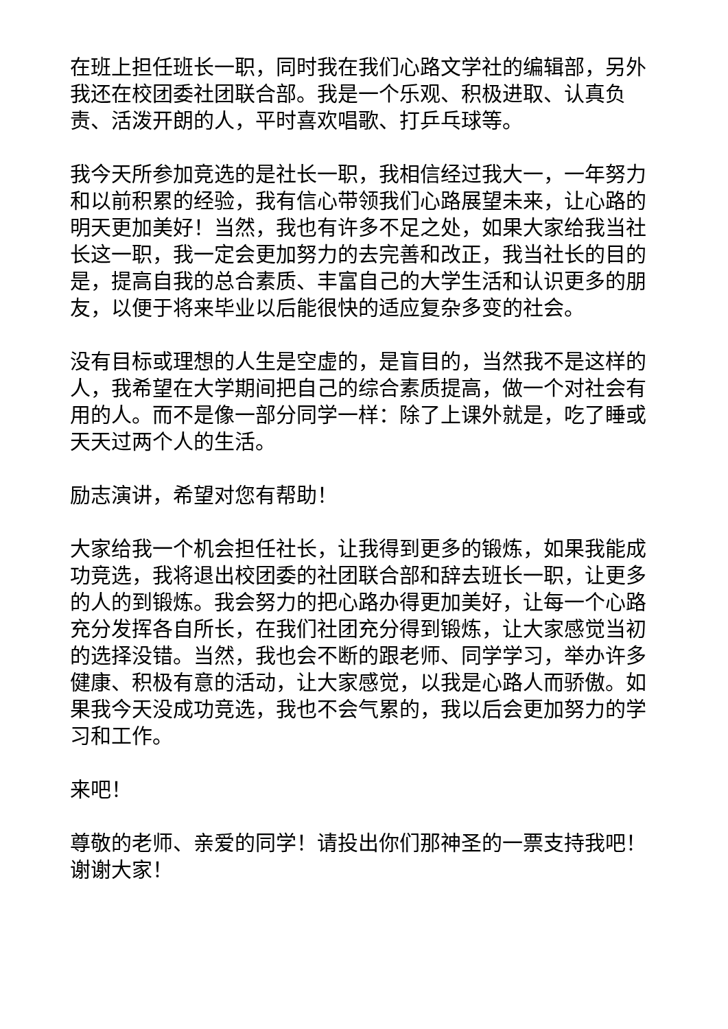在班上担任班长一职，同时我在我们心路文学社的编辑部，另外我还在校团委社团联合部。我是一个乐观、积极进取、认真负责、活泼开朗的人，平时喜欢唱歌、打乒乓球等。
我今天所参加竞选的是社长一职，我相信经过我大一，一年努力和以前积累的经验，我有信心带领我们心路展望未来，让心路的明天更加美好！当然，我也有许多不足之处，如果大家给我当社长这一职，我一定会更加努力的去完善和改正，我当社长的目的是，提高自我的总合素质、丰富自己的大学生活和认识更多的朋友，以便于将来毕业以后能很快的适应复杂多变的社会。
没有目标或理想的人生是空虚的，是盲目的，当然我不是这样的人，我希望在大学期间把自己的综合素质提高，做一个对社会有用的人。而不是像一部分同学一样：除了上课外就是，吃了睡或天天过两个人的生活。
励志演讲，希望对您有帮助！
大家给我一个机会担任社长，让我得到更多的锻炼，如果我能成功竞选，我将退出校团委的社团联合部和辞去班长一职，让更多的人的到锻炼。我会努力的把心路办得更加美好，让每一个心路充分发挥各自所长，在我们社团充分得到锻炼，让大家感觉当初的选择没错。当然，我也会不断的跟老师、同学学习，举办许多健康、积极有意的活动，让大家感觉，以我是心路人而骄傲。如果我今天没成功竞选，我也不会气累的，我以后会更加努力的学习和工作。
来吧！
尊敬的老师、亲爱的同学！请投出你们那神圣的一票支持我吧！谢谢大家！